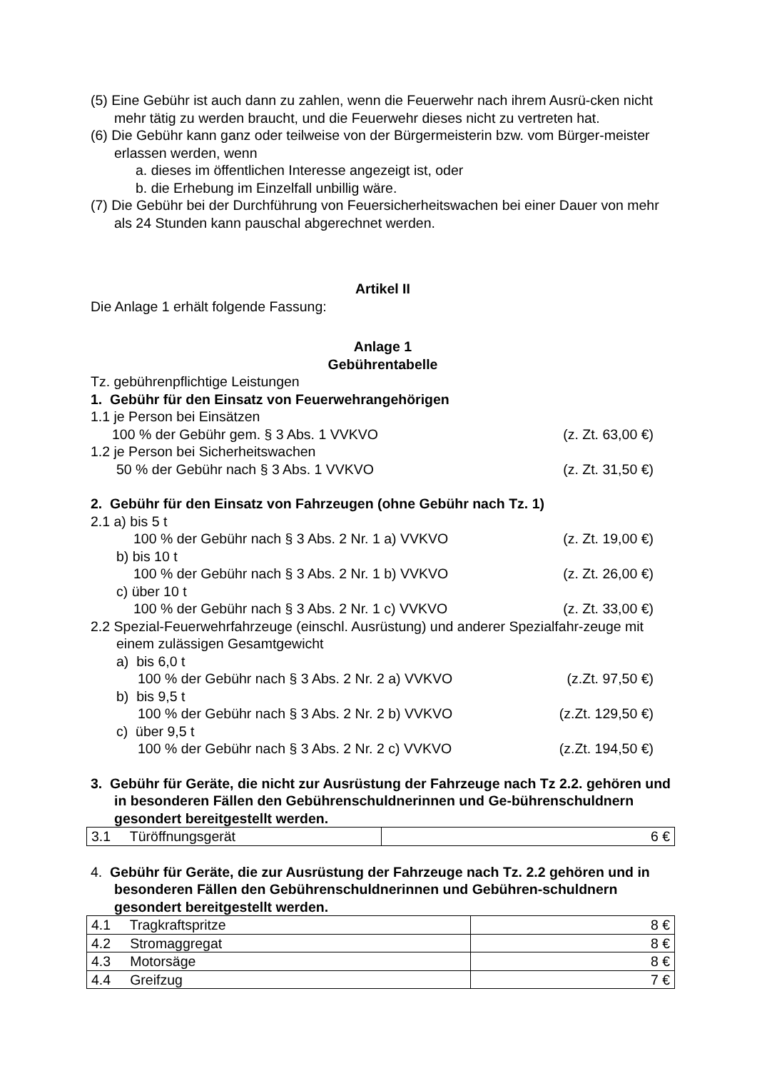(5) Eine Gebühr ist auch dann zu zahlen, wenn die Feuerwehr nach ihrem Ausrü-cken nicht mehr tätig zu werden braucht, und die Feuerwehr dieses nicht zu vertreten hat.
(6) Die Gebühr kann ganz oder teilweise von der Bürgermeisterin bzw. vom Bürger-meister erlassen werden, wenn
a. dieses im öffentlichen Interesse angezeigt ist, oder
b. die Erhebung im Einzelfall unbillig wäre.
(7) Die Gebühr bei der Durchführung von Feuersicherheitswachen bei einer Dauer von mehr als 24 Stunden kann pauschal abgerechnet werden.
Artikel II
Die Anlage 1 erhält folgende Fassung:
Anlage 1
Gebührentabelle
Tz. gebührenpflichtige Leistungen
1. Gebühr für den Einsatz von Feuerwehrangehörigen
1.1 je Person bei Einsätzen
100 % der Gebühr gem. § 3 Abs. 1 VVKVO (z. Zt. 63,00 €)
1.2 je Person bei Sicherheitswachen
50 % der Gebühr nach § 3 Abs. 1 VVKVO (z. Zt. 31,50 €)
2. Gebühr für den Einsatz von Fahrzeugen (ohne Gebühr nach Tz. 1)
2.1 a) bis 5 t
100 % der Gebühr nach § 3 Abs. 2 Nr. 1 a) VVKVO (z. Zt. 19,00 €)
b) bis 10 t
100 % der Gebühr nach § 3 Abs. 2 Nr. 1 b) VVKVO (z. Zt. 26,00 €)
c) über 10 t
100 % der Gebühr nach § 3 Abs. 2 Nr. 1 c) VVKVO (z. Zt. 33,00 €)
2.2 Spezial-Feuerwehrfahrzeuge (einschl. Ausrüstung) und anderer Spezialfahr-zeuge mit einem zulässigen Gesamtgewicht
a) bis 6,0 t
100 % der Gebühr nach § 3 Abs. 2 Nr. 2 a) VVKVO (z.Zt. 97,50 €)
b) bis 9,5 t
100 % der Gebühr nach § 3 Abs. 2 Nr. 2 b) VVKVO (z.Zt. 129,50 €)
c) über 9,5 t
100 % der Gebühr nach § 3 Abs. 2 Nr. 2 c) VVKVO (z.Zt. 194,50 €)
3. Gebühr für Geräte, die nicht zur Ausrüstung der Fahrzeuge nach Tz 2.2. gehören und in besonderen Fällen den Gebührenschuldnerinnen und Ge-bührenschuldnern gesondert bereitgestellt werden.
| 3.1 Türöffnungsgerät | 6 € |
4. Gebühr für Geräte, die zur Ausrüstung der Fahrzeuge nach Tz. 2.2 gehören und in besonderen Fällen den Gebührenschuldnerinnen und Gebühren-schuldnern gesondert bereitgestellt werden.
| 4.1 Tragkraftspritze | 8 € |
| 4.2 Stromaggregat | 8 € |
| 4.3 Motorsäge | 8 € |
| 4.4 Greifzug | 7 € |